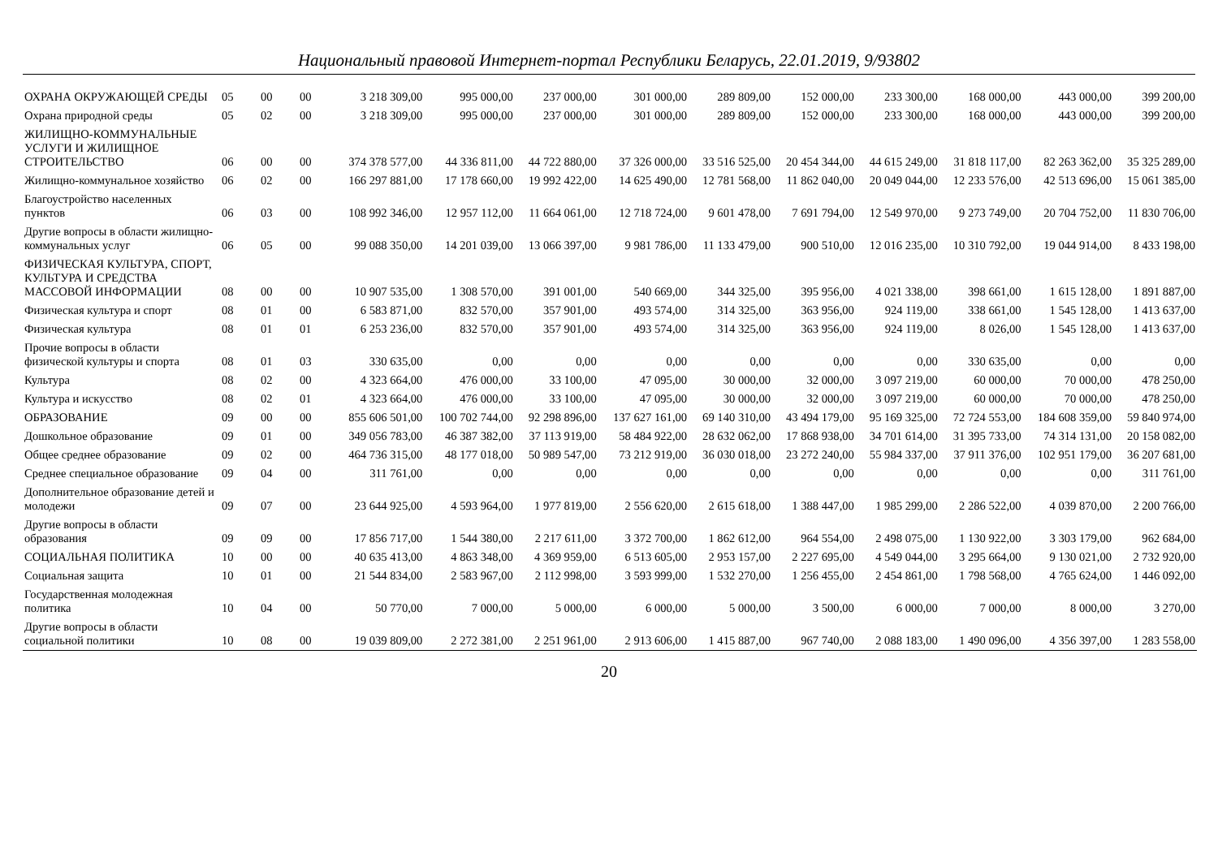Национальный правовой Интернет-портал Республики Беларусь, 22.01.2019, 9/93802
| ОХРАНА ОКРУЖАЮЩЕЙ СРЕДЫ | 05 | 00 | 00 | 3 218 309,00 | 995 000,00 | 237 000,00 | 301 000,00 | 289 809,00 | 152 000,00 | 233 300,00 | 168 000,00 | 443 000,00 | 399 200,00 |
| Охрана природной среды | 05 | 02 | 00 | 3 218 309,00 | 995 000,00 | 237 000,00 | 301 000,00 | 289 809,00 | 152 000,00 | 233 300,00 | 168 000,00 | 443 000,00 | 399 200,00 |
| ЖИЛИЩНО-КОММУНАЛЬНЫЕ УСЛУГИ И ЖИЛИЩНОЕ СТРОИТЕЛЬСТВО | 06 | 00 | 00 | 374 378 577,00 | 44 336 811,00 | 44 722 880,00 | 37 326 000,00 | 33 516 525,00 | 20 454 344,00 | 44 615 249,00 | 31 818 117,00 | 82 263 362,00 | 35 325 289,00 |
| Жилищно-коммунальное хозяйство | 06 | 02 | 00 | 166 297 881,00 | 17 178 660,00 | 19 992 422,00 | 14 625 490,00 | 12 781 568,00 | 11 862 040,00 | 20 049 044,00 | 12 233 576,00 | 42 513 696,00 | 15 061 385,00 |
| Благоустройство населенных пунктов | 06 | 03 | 00 | 108 992 346,00 | 12 957 112,00 | 11 664 061,00 | 12 718 724,00 | 9 601 478,00 | 7 691 794,00 | 12 549 970,00 | 9 273 749,00 | 20 704 752,00 | 11 830 706,00 |
| Другие вопросы в области жилищно-коммунальных услуг | 06 | 05 | 00 | 99 088 350,00 | 14 201 039,00 | 13 066 397,00 | 9 981 786,00 | 11 133 479,00 | 900 510,00 | 12 016 235,00 | 10 310 792,00 | 19 044 914,00 | 8 433 198,00 |
| ФИЗИЧЕСКАЯ КУЛЬТУРА, СПОРТ, КУЛЬТУРА И СРЕДСТВА МАССОВОЙ ИНФОРМАЦИИ | 08 | 00 | 00 | 10 907 535,00 | 1 308 570,00 | 391 001,00 | 540 669,00 | 344 325,00 | 395 956,00 | 4 021 338,00 | 398 661,00 | 1 615 128,00 | 1 891 887,00 |
| Физическая культура и спорт | 08 | 01 | 00 | 6 583 871,00 | 832 570,00 | 357 901,00 | 493 574,00 | 314 325,00 | 363 956,00 | 924 119,00 | 338 661,00 | 1 545 128,00 | 1 413 637,00 |
| Физическая культура | 08 | 01 | 01 | 6 253 236,00 | 832 570,00 | 357 901,00 | 493 574,00 | 314 325,00 | 363 956,00 | 924 119,00 | 8 026,00 | 1 545 128,00 | 1 413 637,00 |
| Прочие вопросы в области физической культуры и спорта | 08 | 01 | 03 | 330 635,00 | 0,00 | 0,00 | 0,00 | 0,00 | 0,00 | 0,00 | 330 635,00 | 0,00 | 0,00 |
| Культура | 08 | 02 | 00 | 4 323 664,00 | 476 000,00 | 33 100,00 | 47 095,00 | 30 000,00 | 32 000,00 | 3 097 219,00 | 60 000,00 | 70 000,00 | 478 250,00 |
| Культура и искусство | 08 | 02 | 01 | 4 323 664,00 | 476 000,00 | 33 100,00 | 47 095,00 | 30 000,00 | 32 000,00 | 3 097 219,00 | 60 000,00 | 70 000,00 | 478 250,00 |
| ОБРАЗОВАНИЕ | 09 | 00 | 00 | 855 606 501,00 | 100 702 744,00 | 92 298 896,00 | 137 627 161,00 | 69 140 310,00 | 43 494 179,00 | 95 169 325,00 | 72 724 553,00 | 184 608 359,00 | 59 840 974,00 |
| Дошкольное образование | 09 | 01 | 00 | 349 056 783,00 | 46 387 382,00 | 37 113 919,00 | 58 484 922,00 | 28 632 062,00 | 17 868 938,00 | 34 701 614,00 | 31 395 733,00 | 74 314 131,00 | 20 158 082,00 |
| Общее среднее образование | 09 | 02 | 00 | 464 736 315,00 | 48 177 018,00 | 50 989 547,00 | 73 212 919,00 | 36 030 018,00 | 23 272 240,00 | 55 984 337,00 | 37 911 376,00 | 102 951 179,00 | 36 207 681,00 |
| Среднее специальное образование | 09 | 04 | 00 | 311 761,00 | 0,00 | 0,00 | 0,00 | 0,00 | 0,00 | 0,00 | 0,00 | 0,00 | 311 761,00 |
| Дополнительное образование детей и молодежи | 09 | 07 | 00 | 23 644 925,00 | 4 593 964,00 | 1 977 819,00 | 2 556 620,00 | 2 615 618,00 | 1 388 447,00 | 1 985 299,00 | 2 286 522,00 | 4 039 870,00 | 2 200 766,00 |
| Другие вопросы в области образования | 09 | 09 | 00 | 17 856 717,00 | 1 544 380,00 | 2 217 611,00 | 3 372 700,00 | 1 862 612,00 | 964 554,00 | 2 498 075,00 | 1 130 922,00 | 3 303 179,00 | 962 684,00 |
| СОЦИАЛЬНАЯ ПОЛИТИКА | 10 | 00 | 00 | 40 635 413,00 | 4 863 348,00 | 4 369 959,00 | 6 513 605,00 | 2 953 157,00 | 2 227 695,00 | 4 549 044,00 | 3 295 664,00 | 9 130 021,00 | 2 732 920,00 |
| Социальная защита | 10 | 01 | 00 | 21 544 834,00 | 2 583 967,00 | 2 112 998,00 | 3 593 999,00 | 1 532 270,00 | 1 256 455,00 | 2 454 861,00 | 1 798 568,00 | 4 765 624,00 | 1 446 092,00 |
| Государственная молодежная политика | 10 | 04 | 00 | 50 770,00 | 7 000,00 | 5 000,00 | 6 000,00 | 5 000,00 | 3 500,00 | 6 000,00 | 7 000,00 | 8 000,00 | 3 270,00 |
| Другие вопросы в области социальной политики | 10 | 08 | 00 | 19 039 809,00 | 2 272 381,00 | 2 251 961,00 | 2 913 606,00 | 1 415 887,00 | 967 740,00 | 2 088 183,00 | 1 490 096,00 | 4 356 397,00 | 1 283 558,00 |
20